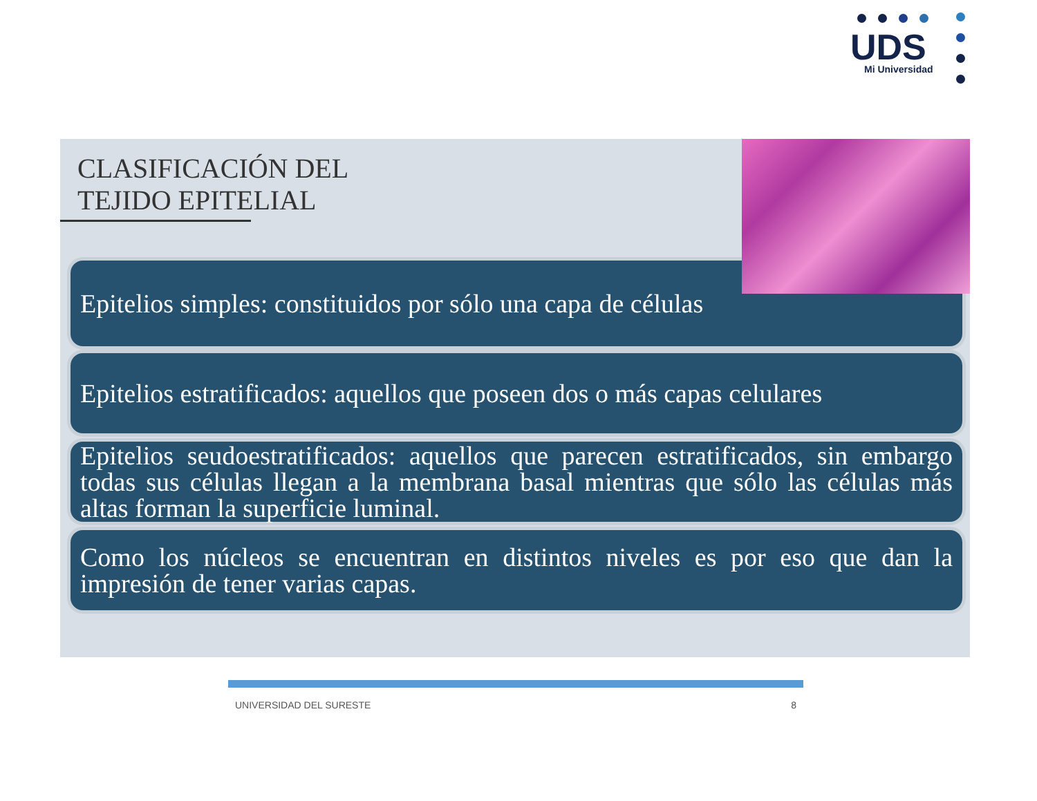UDS Mi Universidad
CLASIFICACIÓN DEL
TEJIDO EPITELIAL
Epitelios simples: constituidos por sólo una capa de células
Epitelios estratificados: aquellos que poseen dos o más capas celulares
Epitelios seudoestratificados: aquellos que parecen estratificados, sin embargo todas sus células llegan a la membrana basal mientras que sólo las células más altas forman la superficie luminal.
Como los núcleos se encuentran en distintos niveles es por eso que dan la impresión de tener varias capas.
UNIVERSIDAD DEL SURESTE 8